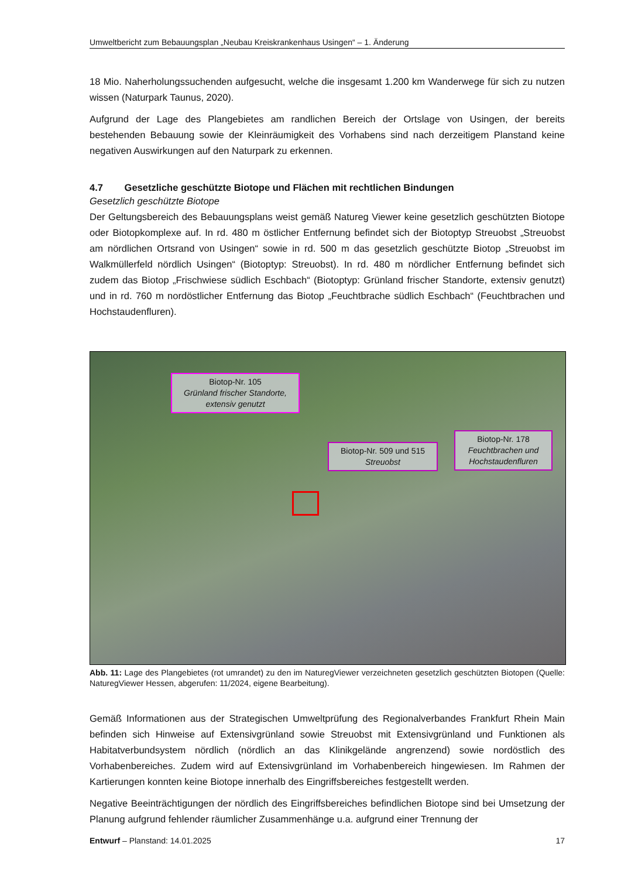Umweltbericht zum Bebauungsplan „Neubau Kreiskrankenhaus Usingen“ – 1. Änderung
18 Mio. Naherholungssuchenden aufgesucht, welche die insgesamt 1.200 km Wanderwege für sich zu nutzen wissen (Naturpark Taunus, 2020).
Aufgrund der Lage des Plangebietes am randlichen Bereich der Ortslage von Usingen, der bereits bestehenden Bebauung sowie der Kleinräumigkeit des Vorhabens sind nach derzeitigem Planstand keine negativen Auswirkungen auf den Naturpark zu erkennen.
4.7 Gesetzliche geschützte Biotope und Flächen mit rechtlichen Bindungen
Gesetzlich geschützte Biotope
Der Geltungsbereich des Bebauungsplans weist gemäß Natureg Viewer keine gesetzlich geschützten Biotope oder Biotopkomplexe auf. In rd. 480 m östlicher Entfernung befindet sich der Biotoptyp Streuobst „Streuobst am nördlichen Ortsrand von Usingen“ sowie in rd. 500 m das gesetzlich geschützte Biotop „Streuobst im Walkmüllerfeld nördlich Usingen“ (Biotoptyp: Streuobst). In rd. 480 m nördlicher Entfernung befindet sich zudem das Biotop „Frischwiese südlich Eschbach“ (Biotoptyp: Grünland frischer Standorte, extensiv genutzt) und in rd. 760 m nordöstlicher Entfernung das Biotop „Feuchtbrache südlich Eschbach“ (Feuchtbrachen und Hochstaudenfluren).
Biotop-Nr. 105
Grünland frischer Standorte, extensiv genutzt
Biotop-Nr. 509 und 515
Streuobst
Biotop-Nr. 178
Feuchtbrachen und Hochstaudenfluren
Abb. 11: Lage des Plangebietes (rot umrandet) zu den im NaturegViewer verzeichneten gesetzlich geschützten Biotopen (Quelle: NaturegViewer Hessen, abgerufen: 11/2024, eigene Bearbeitung).
Gemäß Informationen aus der Strategischen Umweltprüfung des Regionalverbandes Frankfurt Rhein Main befinden sich Hinweise auf Extensivgrünland sowie Streuobst mit Extensivgrünland und Funktionen als Habitatverbundsystem nördlich (nördlich an das Klinikgelände angrenzend) sowie nordöstlich des Vorhabenbereiches. Zudem wird auf Extensivgrünland im Vorhabenbereich hingewiesen. Im Rahmen der Kartierungen konnten keine Biotope innerhalb des Eingriffsbereiches festgestellt werden.
Negative Beeinträchtigungen der nördlich des Eingriffsbereiches befindlichen Biotope sind bei Umsetzung der Planung aufgrund fehlender räumlicher Zusammenhänge u.a. aufgrund einer Trennung der
Entwurf – Planstand: 14.01.2025 17